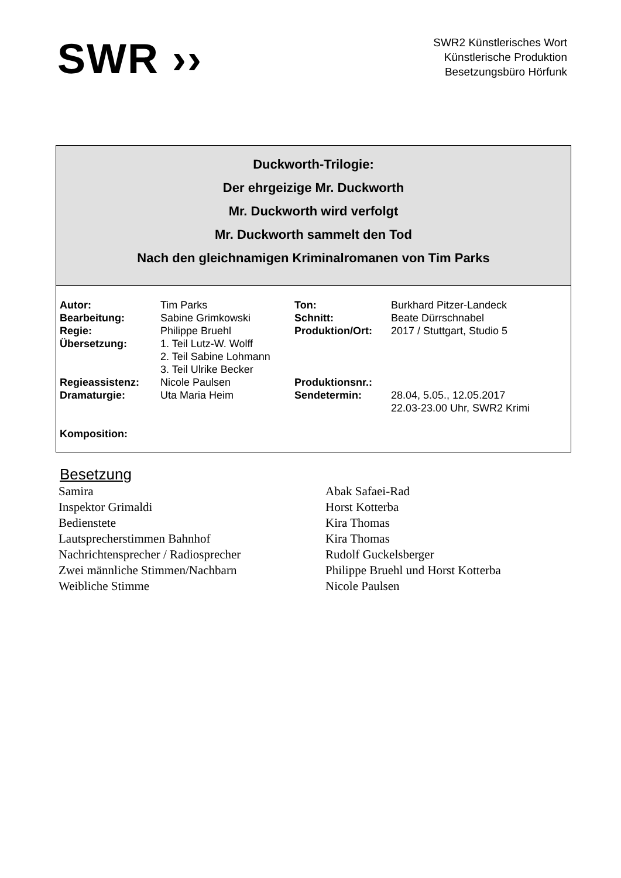SWR ››
SWR2 Künstlerisches Wort
Künstlerische Produktion
Besetzungsbüro Hörfunk
Duckworth-Trilogie:
Der ehrgeizige Mr. Duckworth
Mr. Duckworth wird verfolgt
Mr. Duckworth sammelt den Tod
Nach den gleichnamigen Kriminalromanen von Tim Parks
| Autor: | Tim Parks | Ton: | Burkhard Pitzer-Landeck |
| Bearbeitung: | Sabine Grimkowski | Schnitt: | Beate Dürrschnabel |
| Regie: | Philippe Bruehl | Produktion/Ort: | 2017 / Stuttgart, Studio 5 |
| Übersetzung: | 1. Teil Lutz-W. Wolff 2. Teil Sabine Lohmann 3. Teil Ulrike Becker | | |
| Regieassistenz: | Nicole Paulsen | Produktionsnr.: | |
| Dramaturgie: | Uta Maria Heim | Sendetermin: | 28.04, 5.05., 12.05.2017 22.03-23.00 Uhr, SWR2 Krimi |
| Komposition: | | | |
Besetzung
| Samira | Abak Safaei-Rad |
| Inspektor Grimaldi | Horst Kotterba |
| Bedienstete | Kira Thomas |
| Lautsprecherstimmen Bahnhof | Kira Thomas |
| Nachrichtensprecher / Radiosprecher | Rudolf Guckelsberger |
| Zwei männliche Stimmen/Nachbarn | Philippe Bruehl und Horst Kotterba |
| Weibliche Stimme | Nicole Paulsen |